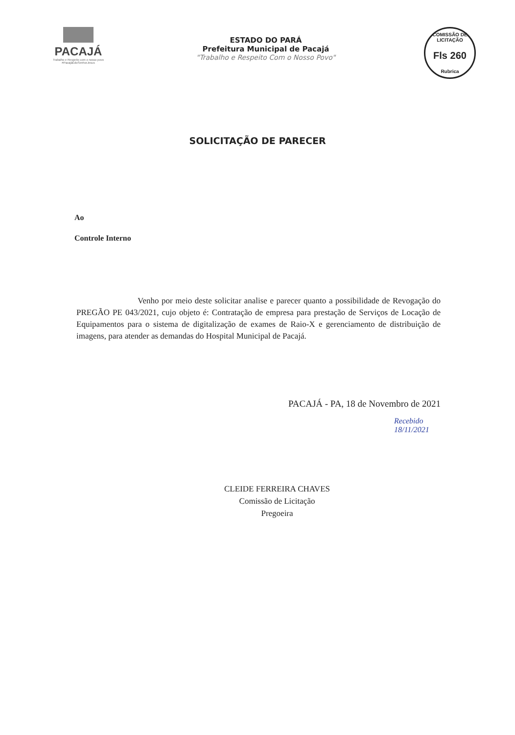PACAJÁ
Trabalho e Respeito com o nosso povo
#PacajáÉdoSenhorJesus
ESTADO DO PARÁ
Prefeitura Municipal de Pacajá
"Trabalho e Respeito Com o Nosso Povo"
COMISSÃO DE LICITAÇÃO
Fls 260
Rubrica
SOLICITAÇÃO DE PARECER
Ao
Controle Interno
Venho por meio deste solicitar analise e parecer quanto a possibilidade de Revogação do PREGÃO PE 043/2021, cujo objeto é: Contratação de empresa para prestação de Serviços de Locação de Equipamentos para o sistema de digitalização de exames de Raio-X e gerenciamento de distribuição de imagens, para atender as demandas do Hospital Municipal de Pacajá.
PACAJÁ - PA, 18 de Novembro de 2021
Recebido
18/11/2021
CLEIDE FERREIRA CHAVES
Comissão de Licitação
Pregoeira